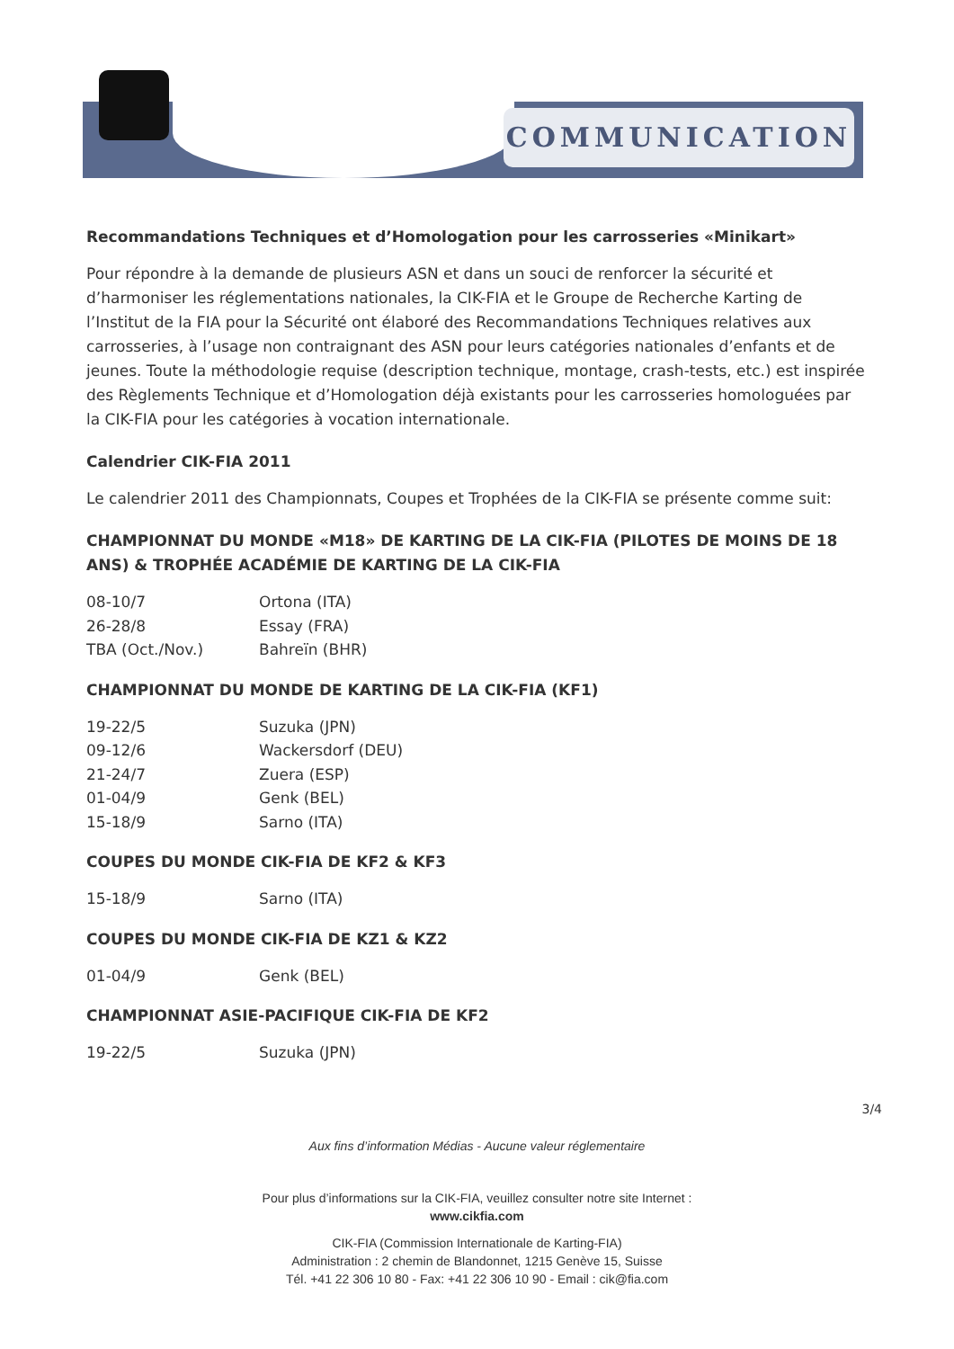COMMUNICATION
Recommandations Techniques et d’Homologation pour les carrosseries «Minikart»
Pour répondre à la demande de plusieurs ASN et dans un souci de renforcer la sécurité et d’harmoniser les réglementations nationales, la CIK-FIA et le Groupe de Recherche Karting de l’Institut de la FIA pour la Sécurité ont élaboré des Recommandations Techniques relatives aux carrosseries, à l’usage non contraignant des ASN pour leurs catégories nationales d’en­fants et de jeunes. Toute la méthodologie requise (description technique, montage, crash-tests, etc.) est inspirée des Règlements Technique et d’Homologation déjà existants pour les carrosseries homologuées par la CIK-FIA pour les catégories à vocation internationale.
Calendrier CIK-FIA 2011
Le calendrier 2011 des Championnats, Coupes et Trophées de la CIK-FIA se présente comme suit:
CHAMPIONNAT DU MONDE «M18» DE KARTING DE LA CIK-FIA (PILOTES DE MOINS DE 18 ANS) & TROPHÉE ACADÉMIE DE KARTING DE LA CIK-FIA
| 08-10/7 | Ortona (ITA) |
| 26-28/8 | Essay (FRA) |
| TBA (Oct./Nov.) | Bahreïn (BHR) |
CHAMPIONNAT DU MONDE DE KARTING DE LA CIK-FIA (KF1)
| 19-22/5 | Suzuka (JPN) |
| 09-12/6 | Wackersdorf (DEU) |
| 21-24/7 | Zuera (ESP) |
| 01-04/9 | Genk (BEL) |
| 15-18/9 | Sarno (ITA) |
COUPES DU MONDE CIK-FIA DE KF2 & KF3
| 15-18/9 | Sarno (ITA) |
COUPES DU MONDE CIK-FIA DE KZ1 & KZ2
| 01-04/9 | Genk (BEL) |
CHAMPIONNAT ASIE-PACIFIQUE CIK-FIA DE KF2
| 19-22/5 | Suzuka (JPN) |
3/4
Aux fins d’information Médias - Aucune valeur réglementaire
Pour plus d’informations sur la CIK-FIA, veuillez consulter notre site Internet :
www.cikfia.com
CIK-FIA (Commission Internationale de Karting-FIA)
Administration : 2 chemin de Blandonnet, 1215 Genève 15, Suisse
Tél. +41 22 306 10 80 - Fax: +41 22 306 10 90 - Email : cik@fia.com